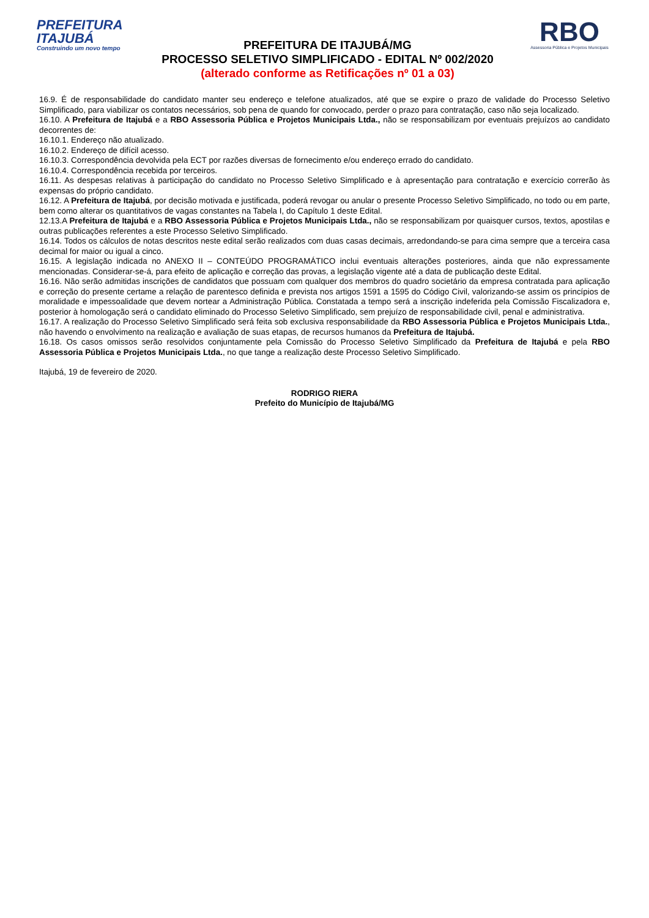PREFEITURA
ITAJUBÁ
Construindo um novo tempo
PREFEITURA DE ITAJUBÁ/MG
PROCESSO SELETIVO SIMPLIFICADO - EDITAL Nº 002/2020
(alterado conforme as Retificações nº 01 a 03)
RBO
Assessoria Pública e Projetos Municipais
16.9. É de responsabilidade do candidato manter seu endereço e telefone atualizados, até que se expire o prazo de validade do Processo Seletivo Simplificado, para viabilizar os contatos necessários, sob pena de quando for convocado, perder o prazo para contratação, caso não seja localizado.
16.10. A Prefeitura de Itajubá e a RBO Assessoria Pública e Projetos Municipais Ltda., não se responsabilizam por eventuais prejuízos ao candidato decorrentes de:
16.10.1. Endereço não atualizado.
16.10.2. Endereço de difícil acesso.
16.10.3. Correspondência devolvida pela ECT por razões diversas de fornecimento e/ou endereço errado do candidato.
16.10.4. Correspondência recebida por terceiros.
16.11. As despesas relativas à participação do candidato no Processo Seletivo Simplificado e à apresentação para contratação e exercício correrão às expensas do próprio candidato.
16.12. A Prefeitura de Itajubá, por decisão motivada e justificada, poderá revogar ou anular o presente Processo Seletivo Simplificado, no todo ou em parte, bem como alterar os quantitativos de vagas constantes na Tabela I, do Capítulo 1 deste Edital.
12.13.A Prefeitura de Itajubá e a RBO Assessoria Pública e Projetos Municipais Ltda., não se responsabilizam por quaisquer cursos, textos, apostilas e outras publicações referentes a este Processo Seletivo Simplificado.
16.14. Todos os cálculos de notas descritos neste edital serão realizados com duas casas decimais, arredondando-se para cima sempre que a terceira casa decimal for maior ou igual a cinco.
16.15. A legislação indicada no ANEXO II – CONTEÚDO PROGRAMÁTICO inclui eventuais alterações posteriores, ainda que não expressamente mencionadas. Considerar-se-á, para efeito de aplicação e correção das provas, a legislação vigente até a data de publicação deste Edital.
16.16. Não serão admitidas inscrições de candidatos que possuam com qualquer dos membros do quadro societário da empresa contratada para aplicação e correção do presente certame a relação de parentesco definida e prevista nos artigos 1591 a 1595 do Código Civil, valorizando-se assim os princípios de moralidade e impessoalidade que devem nortear a Administração Pública. Constatada a tempo será a inscrição indeferida pela Comissão Fiscalizadora e, posterior à homologação será o candidato eliminado do Processo Seletivo Simplificado, sem prejuízo de responsabilidade civil, penal e administrativa.
16.17. A realização do Processo Seletivo Simplificado será feita sob exclusiva responsabilidade da RBO Assessoria Pública e Projetos Municipais Ltda., não havendo o envolvimento na realização e avaliação de suas etapas, de recursos humanos da Prefeitura de Itajubá.
16.18. Os casos omissos serão resolvidos conjuntamente pela Comissão do Processo Seletivo Simplificado da Prefeitura de Itajubá e pela RBO Assessoria Pública e Projetos Municipais Ltda., no que tange a realização deste Processo Seletivo Simplificado.
Itajubá, 19 de fevereiro de 2020.
RODRIGO RIERA
Prefeito do Município de Itajubá/MG